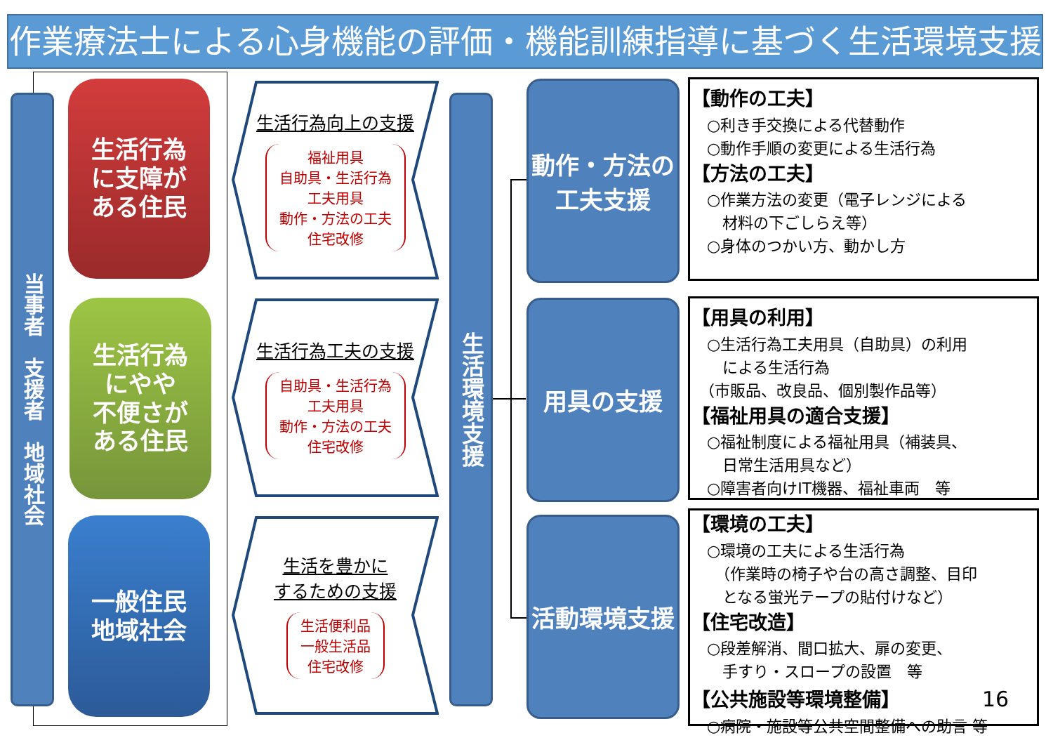作業療法士による心身機能の評価・機能訓練指導に基づく生活環境支援
当事者　支援者　地域社会
生活行為
に支障が
ある住民
生活行為
にやや
不便さが
ある住民
一般住民
地域社会
生活行為向上の支援
福祉用具
自助具・生活行為
工夫用具
動作・方法の工夫
住宅改修
生活行為工夫の支援
自助具・生活行為
工夫用具
動作・方法の工夫
住宅改修
生活を豊かに
するための支援
生活便利品
一般生活品
住宅改修
生活環境支援
動作・方法の
工夫支援
用具の支援
活動環境支援
【動作の工夫】
　○利き手交換による代替動作
　○動作手順の変更による生活行為
【方法の工夫】
　○作業方法の変更（電子レンジによる
　　材料の下ごしらえ等）
　○身体のつかい方、動かし方
【用具の利用】
　○生活行為工夫用具（自助具）の利用
　　による生活行為
　（市販品、改良品、個別製作品等）
【福祉用具の適合支援】
　○福祉制度による福祉用具（補装具、
　　日常生活用具など）
　○障害者向けIT機器、福祉車両　等
【環境の工夫】
　○環境の工夫による生活行為
　　（作業時の椅子や台の高さ調整、目印
　　となる蛍光テープの貼付けなど）
【住宅改造】
　○段差解消、間口拡大、扉の変更、
　　手すり・スロープの設置　等
【公共施設等環境整備】 16
　○病院・施設等公共空間整備への助言 等